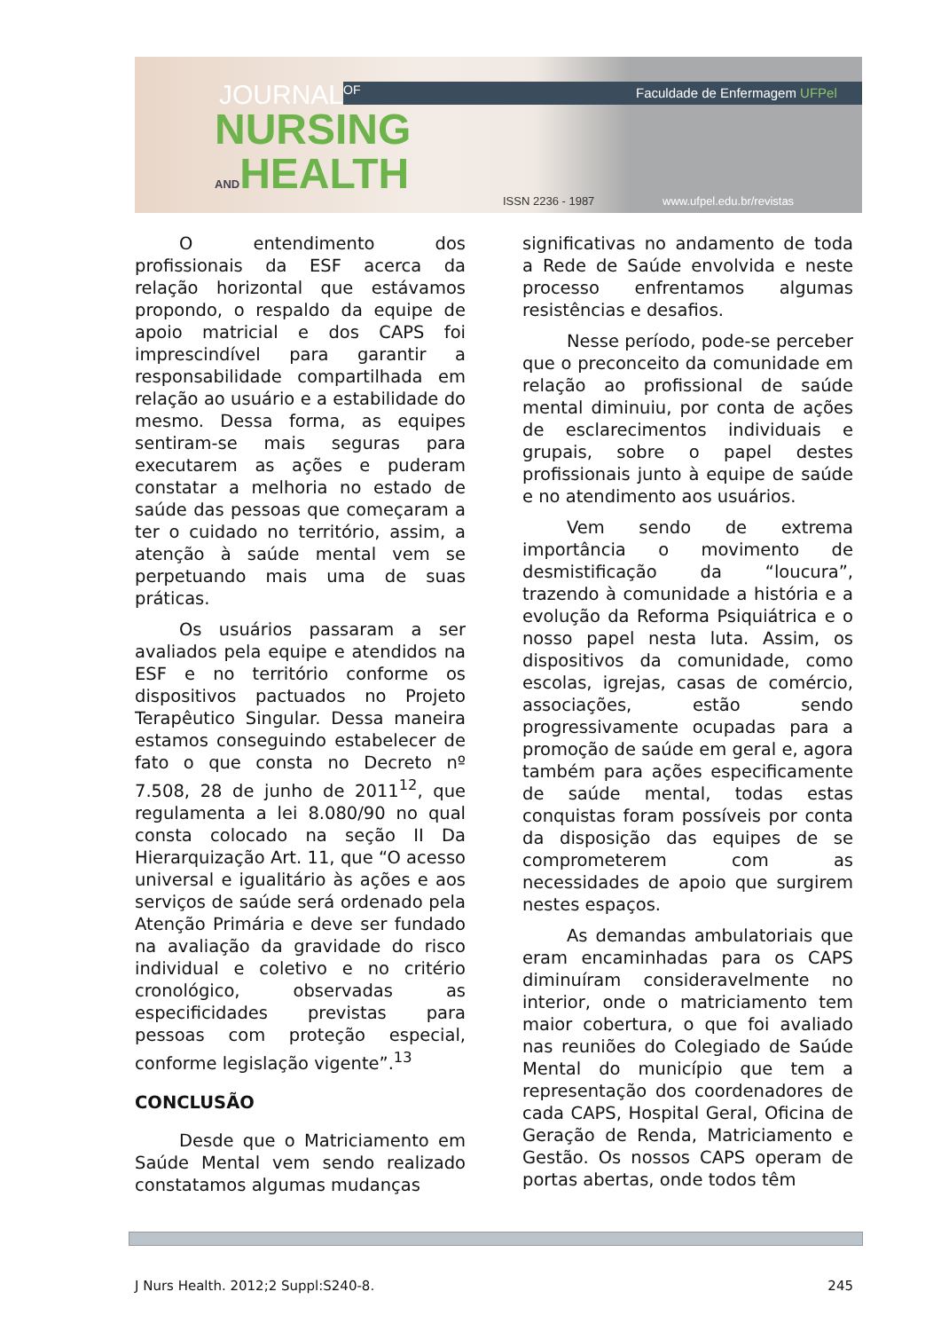JOURNAL<sup>OF</sup>
NURSING
ANDHEALTH
Faculdade de Enfermagem UFPel
ISSN 2236 - 1987 www.ufpel.edu.br/revistas
O entendimento dos profissionais da ESF acerca da relação horizontal que estávamos propondo, o respaldo da equipe de apoio matricial e dos CAPS foi imprescindível para garantir a responsabilidade compartilhada em relação ao usuário e a estabilidade do mesmo. Dessa forma, as equipes sentiram-se mais seguras para executarem as ações e puderam constatar a melhoria no estado de saúde das pessoas que começaram a ter o cuidado no território, assim, a atenção à saúde mental vem se perpetuando mais uma de suas práticas.
Os usuários passaram a ser avaliados pela equipe e atendidos na ESF e no território conforme os dispositivos pactuados no Projeto Terapêutico Singular. Dessa maneira estamos conseguindo estabelecer de fato o que consta no Decreto nº 7.508, 28 de junho de 2011<sup>12</sup>, que regulamenta a lei 8.080/90 no qual consta colocado na seção II Da Hierarquização Art. 11, que “O acesso universal e igualitário às ações e aos serviços de saúde será ordenado pela Atenção Primária e deve ser fundado na avaliação da gravidade do risco individual e coletivo e no critério cronológico, observadas as especificidades previstas para pessoas com proteção especial, conforme legislação vigente”.<sup>13</sup>
CONCLUSÃO
Desde que o Matriciamento em Saúde Mental vem sendo realizado constatamos algumas mudanças
significativas no andamento de toda a Rede de Saúde envolvida e neste processo enfrentamos algumas resistências e desafios.
Nesse período, pode-se perceber que o preconceito da comunidade em relação ao profissional de saúde mental diminuiu, por conta de ações de esclarecimentos individuais e grupais, sobre o papel destes profissionais junto à equipe de saúde e no atendimento aos usuários.
Vem sendo de extrema importância o movimento de desmistificação da “loucura”, trazendo à comunidade a história e a evolução da Reforma Psiquiátrica e o nosso papel nesta luta. Assim, os dispositivos da comunidade, como escolas, igrejas, casas de comércio, associações, estão sendo progressivamente ocupadas para a promoção de saúde em geral e, agora também para ações especificamente de saúde mental, todas estas conquistas foram possíveis por conta da disposição das equipes de se comprometerem com as necessidades de apoio que surgirem nestes espaços.
As demandas ambulatoriais que eram encaminhadas para os CAPS diminuíram consideravelmente no interior, onde o matriciamento tem maior cobertura, o que foi avaliado nas reuniões do Colegiado de Saúde Mental do município que tem a representação dos coordenadores de cada CAPS, Hospital Geral, Oficina de Geração de Renda, Matriciamento e Gestão. Os nossos CAPS operam de portas abertas, onde todos têm
J Nurs Health. 2012;2 Suppl:S240-8. 245